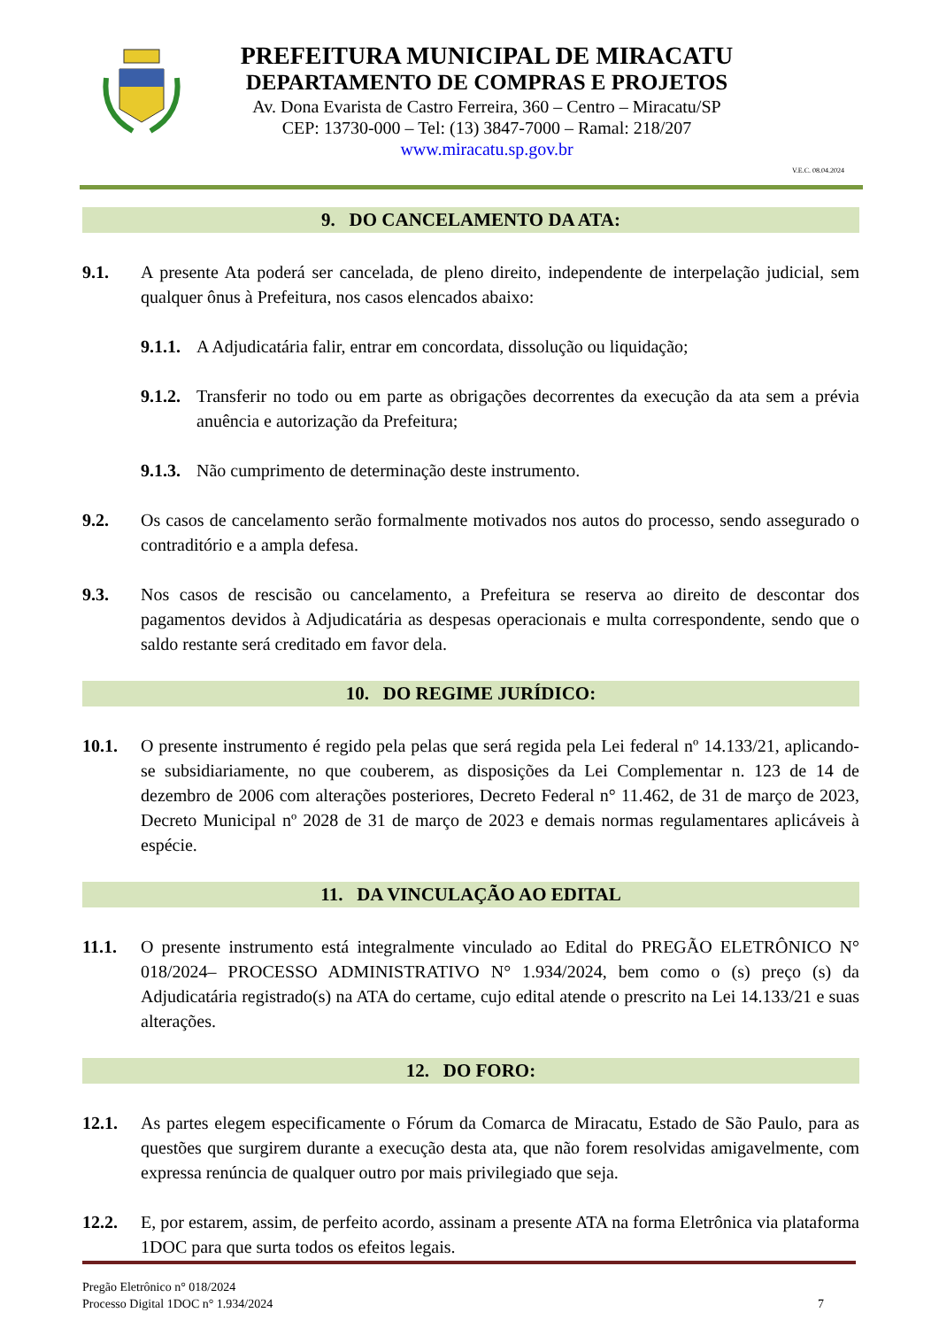PREFEITURA MUNICIPAL DE MIRACATU
DEPARTAMENTO DE COMPRAS E PROJETOS
Av. Dona Evarista de Castro Ferreira, 360 – Centro – Miracatu/SP
CEP: 13730-000 – Tel: (13) 3847-7000 – Ramal: 218/207
www.miracatu.sp.gov.br
V.E.C. 08.04.2024
9. DO CANCELAMENTO DA ATA:
9.1. A presente Ata poderá ser cancelada, de pleno direito, independente de interpelação judicial, sem qualquer ônus à Prefeitura, nos casos elencados abaixo:
9.1.1. A Adjudicatária falir, entrar em concordata, dissolução ou liquidação;
9.1.2. Transferir no todo ou em parte as obrigações decorrentes da execução da ata sem a prévia anuência e autorização da Prefeitura;
9.1.3. Não cumprimento de determinação deste instrumento.
9.2. Os casos de cancelamento serão formalmente motivados nos autos do processo, sendo assegurado o contraditório e a ampla defesa.
9.3. Nos casos de rescisão ou cancelamento, a Prefeitura se reserva ao direito de descontar dos pagamentos devidos à Adjudicatária as despesas operacionais e multa correspondente, sendo que o saldo restante será creditado em favor dela.
10. DO REGIME JURÍDICO:
10.1. O presente instrumento é regido pela pelas que será regida pela Lei federal nº 14.133/21, aplicando-se subsidiariamente, no que couberem, as disposições da Lei Complementar n. 123 de 14 de dezembro de 2006 com alterações posteriores, Decreto Federal n° 11.462, de 31 de março de 2023, Decreto Municipal nº 2028 de 31 de março de 2023 e demais normas regulamentares aplicáveis à espécie.
11. DA VINCULAÇÃO AO EDITAL
11.1. O presente instrumento está integralmente vinculado ao Edital do PREGÃO ELETRÔNICO N° 018/2024– PROCESSO ADMINISTRATIVO N° 1.934/2024, bem como o (s) preço (s) da Adjudicatária registrado(s) na ATA do certame, cujo edital atende o prescrito na Lei 14.133/21 e suas alterações.
12. DO FORO:
12.1. As partes elegem especificamente o Fórum da Comarca de Miracatu, Estado de São Paulo, para as questões que surgirem durante a execução desta ata, que não forem resolvidas amigavelmente, com expressa renúncia de qualquer outro por mais privilegiado que seja.
12.2. E, por estarem, assim, de perfeito acordo, assinam a presente ATA na forma Eletrônica via plataforma 1DOC para que surta todos os efeitos legais.
Pregão Eletrônico n° 018/2024
Processo Digital 1DOC n° 1.934/2024
7